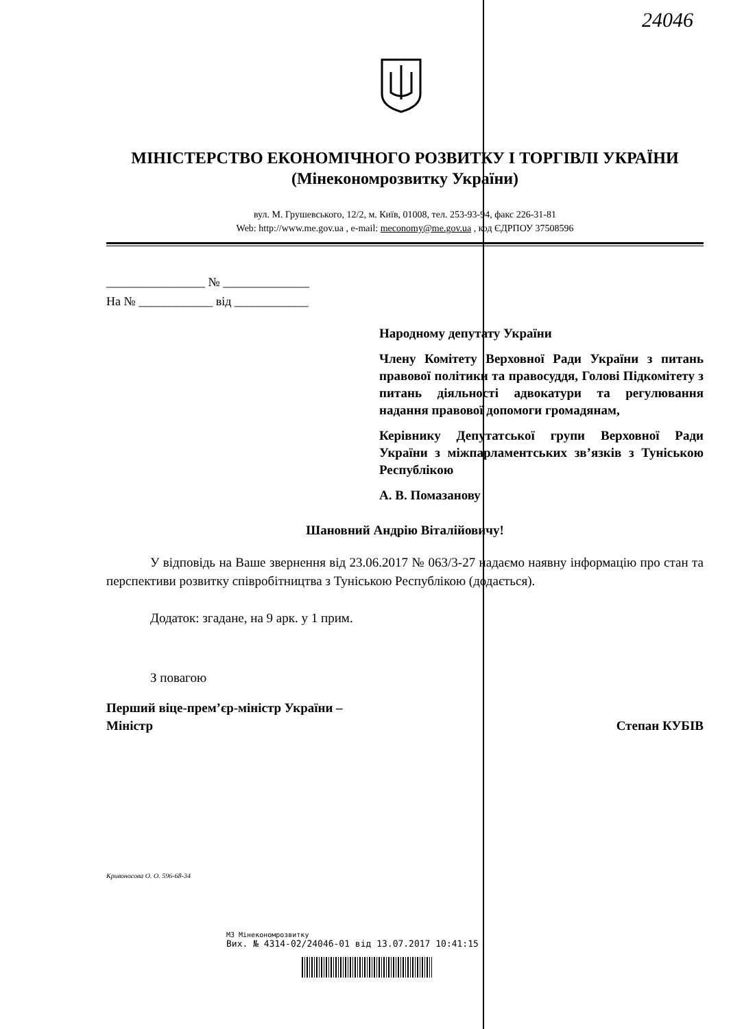24046
МІНІСТЕРСТВО ЕКОНОМІЧНОГО РОЗВИТКУ І ТОРГІВЛІ УКРАЇНИ
(Мінекономрозвитку України)
вул. М. Грушевського, 12/2, м. Київ, 01008, тел. 253-93-94, факс 226-31-81
Web: http://www.me.gov.ua , e-mail: meconomy@me.gov.ua , код ЄДРПОУ 37508596
________________ № ______________
На № ____________ від ____________
Народному депутату України
Члену Комітету Верховної Ради України з питань правової політики та правосуддя, Голові Підкомітету з питань діяльності адвокатури та регулювання надання правової допомоги громадянам,
Керівнику Депутатської групи Верховної Ради України з міжпарламентських зв’язків з Туніською Республікою
А. В. Помазанову
Шановний Андрію Віталійовичу!
У відповідь на Ваше звернення від 23.06.2017 № 063/3-27 надаємо наявну інформацію про стан та перспективи розвитку співробітництва з Туніською Республікою (додається).
Додаток: згадане, на 9 арк. у 1 прим.
З повагою
Перший віце-прем’єр-міністр України –
Міністр
Степан КУБІВ
Кривоносова О. О. 596-68-34
МЗ Мінекономрозвитку
Вих. № 4314-02/24046-01 від 13.07.2017 10:41:15